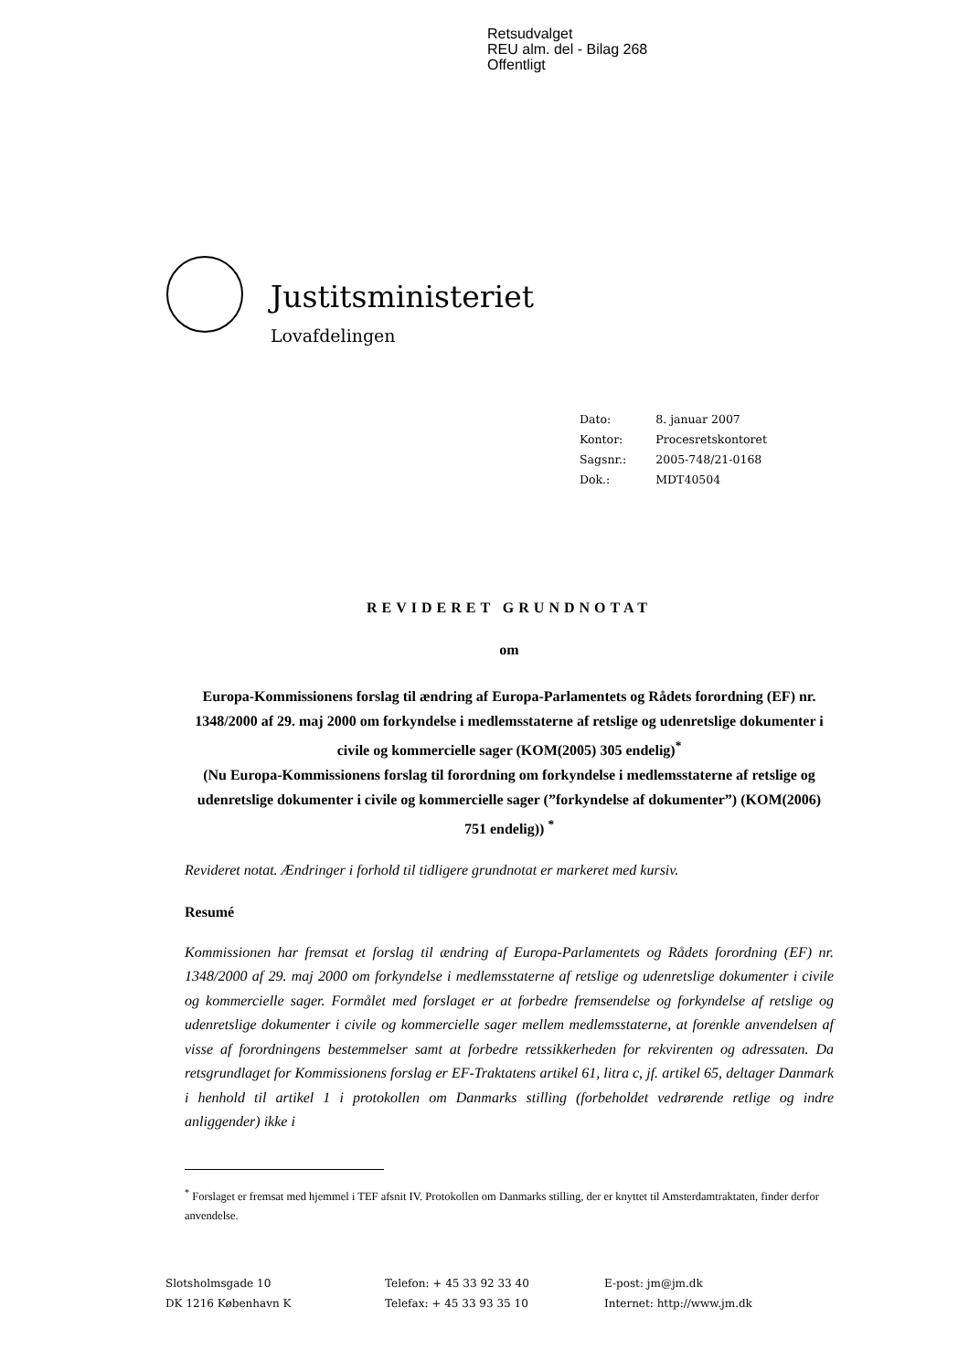Retsudvalget
REU alm. del - Bilag 268
Offentligt
Justitsministeriet
Lovafdelingen
| Dato: | 8. januar 2007 |
| Kontor: | Procesretskontoret |
| Sagsnr.: | 2005-748/21-0168 |
| Dok.: | MDT40504 |
REVIDERET GRUNDNOTAT
om
Europa-Kommissionens forslag til ændring af Europa-Parlamentets og Rådets forordning (EF) nr. 1348/2000 af 29. maj 2000 om forkyndelse i medlemsstaterne af retslige og udenretslige dokumenter i civile og kommercielle sager (KOM(2005) 305 endelig)<sup>*</sup>
(Nu Europa-Kommissionens forslag til forordning om forkyndelse i medlemsstaterne af retslige og udenretslige dokumenter i civile og kommercielle sager (”forkyndelse af dokumenter”) (KOM(2006) 751 endelig)) <sup>*</sup>
Revideret notat. Ændringer i forhold til tidligere grundnotat er markeret med kursiv.
Resumé
Kommissionen har fremsat et forslag til ændring af Europa-Parlamentets og Rådets forordning (EF) nr. 1348/2000 af 29. maj 2000 om forkyndelse i medlemsstaterne af retslige og udenretslige dokumenter i civile og kommercielle sager. Formålet med forslaget er at forbedre fremsendelse og forkyndelse af retslige og udenretslige dokumenter i civile og kommercielle sager mellem medlemsstaterne, at forenkle anvendelsen af visse af forordningens bestemmelser samt at forbedre retssikkerheden for rekvirenten og adressaten. Da retsgrundlaget for Kommissionens forslag er EF-Traktatens artikel 61, litra c, jf. artikel 65, deltager Danmark i henhold til artikel 1 i protokollen om Danmarks stilling (forbeholdet vedrørende retlige og indre anliggender) ikke i
<sup>*</sup> Forslaget er fremsat med hjemmel i TEF afsnit IV. Protokollen om Danmarks stilling, der er knyttet til Amsterdamtraktaten, finder derfor anvendelse.
Slotsholmsgade 10
DK 1216 København K
Telefon: + 45 33 92 33 40
Telefax: + 45 33 93 35 10
E-post: jm@jm.dk
Internet: http://www.jm.dk